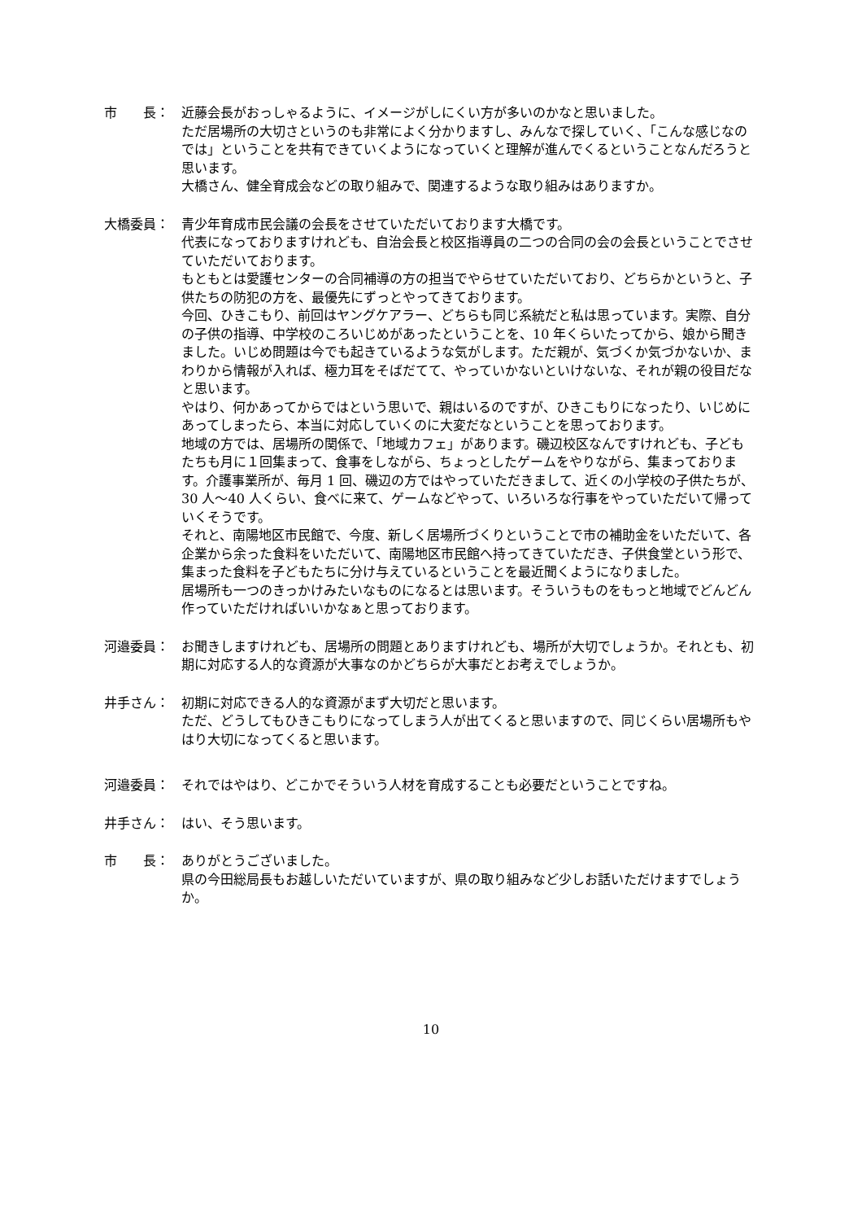市　　長： 近藤会長がおっしゃるように、イメージがしにくい方が多いのかなと思いました。
ただ居場所の大切さというのも非常によく分かりますし、みんなで探していく、「こんな感じなのでは」ということを共有できていくようになっていくと理解が進んでくるということなんだろうと思います。
大橋さん、健全育成会などの取り組みで、関連するような取り組みはありますか。
大橋委員： 青少年育成市民会議の会長をさせていただいております大橋です。
代表になっておりますけれども、自治会長と校区指導員の二つの合同の会の会長ということでさせていただいております。
もともとは愛護センターの合同補導の方の担当でやらせていただいており、どちらかというと、子供たちの防犯の方を、最優先にずっとやってきております。
今回、ひきこもり、前回はヤングケアラー、どちらも同じ系統だと私は思っています。実際、自分の子供の指導、中学校のころいじめがあったということを、10 年くらいたってから、娘から聞きました。いじめ問題は今でも起きているような気がします。ただ親が、気づくか気づかないか、まわりから情報が入れば、極力耳をそばだてて、やっていかないといけないな、それが親の役目だなと思います。
やはり、何かあってからではという思いで、親はいるのですが、ひきこもりになったり、いじめにあってしまったら、本当に対応していくのに大変だなということを思っております。
地域の方では、居場所の関係で、「地域カフェ」があります。磯辺校区なんですけれども、子どもたちも月に１回集まって、食事をしながら、ちょっとしたゲームをやりながら、集まっております。介護事業所が、毎月 1 回、磯辺の方ではやっていただきまして、近くの小学校の子供たちが、30 人～40 人くらい、食べに来て、ゲームなどやって、いろいろな行事をやっていただいて帰っていくそうです。
それと、南陽地区市民館で、今度、新しく居場所づくりということで市の補助金をいただいて、各企業から余った食料をいただいて、南陽地区市民館へ持ってきていただき、子供食堂という形で、集まった食料を子どもたちに分け与えているということを最近聞くようになりました。
居場所も一つのきっかけみたいなものになるとは思います。そういうものをもっと地域でどんどん作っていただければいいかなぁと思っております。
河邉委員： お聞きしますけれども、居場所の問題とありますけれども、場所が大切でしょうか。それとも、初期に対応する人的な資源が大事なのかどちらが大事だとお考えでしょうか。
井手さん： 初期に対応できる人的な資源がまず大切だと思います。
ただ、どうしてもひきこもりになってしまう人が出てくると思いますので、同じくらい居場所もやはり大切になってくると思います。
河邉委員： それではやはり、どこかでそういう人材を育成することも必要だということですね。
井手さん： はい、そう思います。
市　　長： ありがとうございました。
県の今田総局長もお越しいただいていますが、県の取り組みなど少しお話いただけますでしょうか。
10